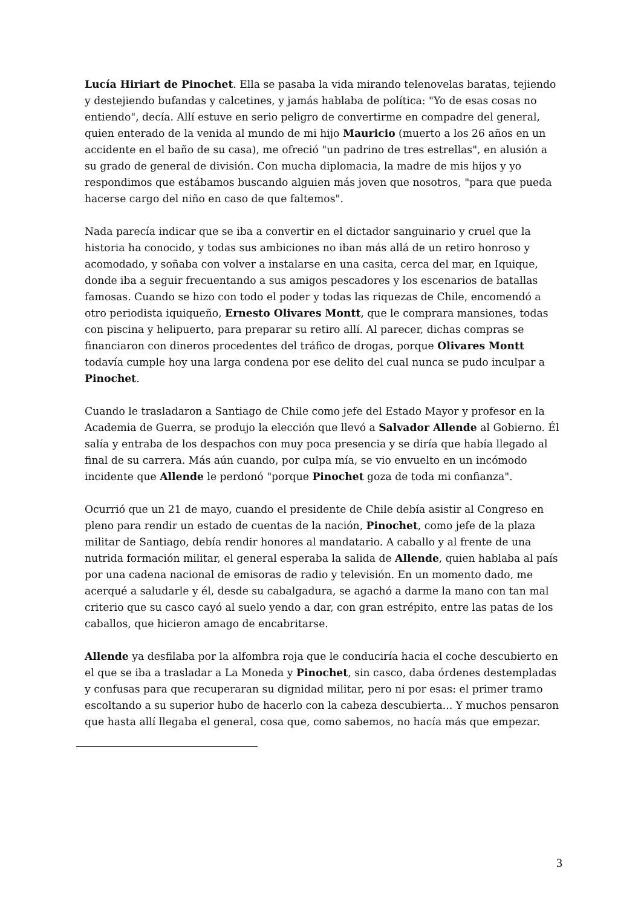Lucía Hiriart de Pinochet. Ella se pasaba la vida mirando telenovelas baratas, tejiendo y destejiendo bufandas y calcetines, y jamás hablaba de política: "Yo de esas cosas no entiendo", decía. Allí estuve en serio peligro de convertirme en compadre del general, quien enterado de la venida al mundo de mi hijo Mauricio (muerto a los 26 años en un accidente en el baño de su casa), me ofreció "un padrino de tres estrellas", en alusión a su grado de general de división. Con mucha diplomacia, la madre de mis hijos y yo respondimos que estábamos buscando alguien más joven que nosotros, "para que pueda hacerse cargo del niño en caso de que faltemos".
Nada parecía indicar que se iba a convertir en el dictador sanguinario y cruel que la historia ha conocido, y todas sus ambiciones no iban más allá de un retiro honroso y acomodado, y soñaba con volver a instalarse en una casita, cerca del mar, en Iquique, donde iba a seguir frecuentando a sus amigos pescadores y los escenarios de batallas famosas. Cuando se hizo con todo el poder y todas las riquezas de Chile, encomendó a otro periodista iquiqueño, Ernesto Olivares Montt, que le comprara mansiones, todas con piscina y helipuerto, para preparar su retiro allí. Al parecer, dichas compras se financiaron con dineros procedentes del tráfico de drogas, porque Olivares Montt todavía cumple hoy una larga condena por ese delito del cual nunca se pudo inculpar a Pinochet.
Cuando le trasladaron a Santiago de Chile como jefe del Estado Mayor y profesor en la Academia de Guerra, se produjo la elección que llevó a Salvador Allende al Gobierno. Él salía y entraba de los despachos con muy poca presencia y se diría que había llegado al final de su carrera. Más aún cuando, por culpa mía, se vio envuelto en un incómodo incidente que Allende le perdonó "porque Pinochet goza de toda mi confianza".
Ocurrió que un 21 de mayo, cuando el presidente de Chile debía asistir al Congreso en pleno para rendir un estado de cuentas de la nación, Pinochet, como jefe de la plaza militar de Santiago, debía rendir honores al mandatario. A caballo y al frente de una nutrida formación militar, el general esperaba la salida de Allende, quien hablaba al país por una cadena nacional de emisoras de radio y televisión. En un momento dado, me acerqué a saludarle y él, desde su cabalgadura, se agachó a darme la mano con tan mal criterio que su casco cayó al suelo yendo a dar, con gran estrépito, entre las patas de los caballos, que hicieron amago de encabritarse.
Allende ya desfilaba por la alfombra roja que le conduciría hacia el coche descubierto en el que se iba a trasladar a La Moneda y Pinochet, sin casco, daba órdenes destempladas y confusas para que recuperaran su dignidad militar, pero ni por esas: el primer tramo escoltando a su superior hubo de hacerlo con la cabeza descubierta... Y muchos pensaron que hasta allí llegaba el general, cosa que, como sabemos, no hacía más que empezar.
3